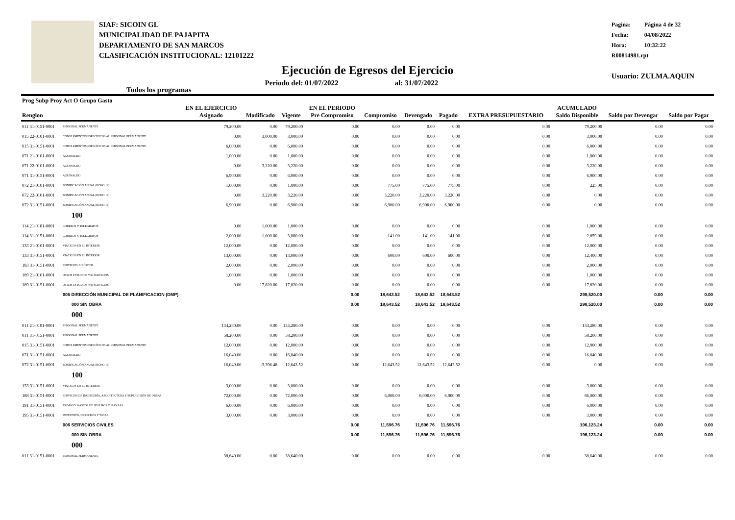SIAF: SICOIN GL
MUNICIPALIDAD DE PAJAPITA
DEPARTAMENTO DE SAN MARCOS
CLASIFICACIÓN INSTITUCIONAL: 12101222
Pagina: Página 4 de 32
Fecha: 04/08/2022
Hora: 10:32:22
R00814981.rpt
Usuario: ZULMA.AQUIN
Ejecución de Egresos del Ejercicio
Todos los programas
Periodo del: 01/07/2022 al: 31/07/2022
| Prog Subp Proy Act O Grupo Gasto Renglon | | EN EL EJERCICIO Asignado | Modificado | Vigente | EN EL PERIODO Pre Compromiso | Compromiso | Devengado | Pagado | EXTRA PRESUPUESTARIO | ACUMULADO Saldo Disponible | Saldo por Devengar | Saldo por Pagar |
| --- | --- | --- | --- | --- | --- | --- | --- | --- | --- | --- | --- | --- |
| 011 31-0151-0001 | PERSONAL PERMANENTE | 79,200.00 | 0.00 | 79,200.00 | 0.00 | 0.00 | 0.00 | 0.00 | 0.00 | 79,200.00 | 0.00 | 0.00 |
| 015 22-0101-0001 | COMPLEMENTOS ESPECÍFICOS AL PERSONAL PERMANENTE | 0.00 | 3,000.00 | 3,000.00 | 0.00 | 0.00 | 0.00 | 0.00 | 0.00 | 3,000.00 | 0.00 | 0.00 |
| 015 31-0151-0001 | COMPLEMENTOS ESPECÍFICOS AL PERSONAL PERMANENTE | 6,000.00 | 0.00 | 6,000.00 | 0.00 | 0.00 | 0.00 | 0.00 | 0.00 | 6,000.00 | 0.00 | 0.00 |
| 071 21-0101-0001 | AGUINALDO | 1,000.00 | 0.00 | 1,000.00 | 0.00 | 0.00 | 0.00 | 0.00 | 0.00 | 1,000.00 | 0.00 | 0.00 |
| 071 22-0101-0001 | AGUINALDO | 0.00 | 3,220.00 | 3,220.00 | 0.00 | 0.00 | 0.00 | 0.00 | 0.00 | 3,220.00 | 0.00 | 0.00 |
| 071 31-0151-0001 | AGUINALDO | 6,900.00 | 0.00 | 6,900.00 | 0.00 | 0.00 | 0.00 | 0.00 | 0.00 | 6,900.00 | 0.00 | 0.00 |
| 072 21-0101-0001 | BONIFICACIÓN ANUAL (BONO 14) | 1,000.00 | 0.00 | 1,000.00 | 0.00 | 775.00 | 775.00 | 775.00 | 0.00 | 225.00 | 0.00 | 0.00 |
| 072 22-0101-0001 | BONIFICACIÓN ANUAL (BONO 14) | 0.00 | 3,220.00 | 3,220.00 | 0.00 | 3,220.00 | 3,220.00 | 3,220.00 | 0.00 | 0.00 | 0.00 | 0.00 |
| 072 31-0151-0001 | BONIFICACIÓN ANUAL (BONO 14) | 6,900.00 | 0.00 | 6,900.00 | 0.00 | 6,900.00 | 6,900.00 | 6,900.00 | 0.00 | 0.00 | 0.00 | 0.00 |
| | 100 | | | | | | | | | | | |
| 114 21-0101-0001 | CORREOS Y TELÉGRAFOS | 0.00 | 1,000.00 | 1,000.00 | 0.00 | 0.00 | 0.00 | 0.00 | 0.00 | 1,000.00 | 0.00 | 0.00 |
| 114 31-0151-0001 | CORREOS Y TELÉGRAFOS | 2,000.00 | 1,000.00 | 3,000.00 | 0.00 | 141.00 | 141.00 | 141.00 | 0.00 | 2,859.00 | 0.00 | 0.00 |
| 133 21-0101-0001 | VIÁTICOS EN EL INTERIOR | 12,000.00 | 0.00 | 12,000.00 | 0.00 | 0.00 | 0.00 | 0.00 | 0.00 | 12,000.00 | 0.00 | 0.00 |
| 133 31-0151-0001 | VIÁTICOS EN EL INTERIOR | 13,000.00 | 0.00 | 13,000.00 | 0.00 | 600.00 | 600.00 | 600.00 | 0.00 | 12,400.00 | 0.00 | 0.00 |
| 183 31-0151-0001 | SERVICIOS JURÍDICOS | 2,000.00 | 0.00 | 2,000.00 | 0.00 | 0.00 | 0.00 | 0.00 | 0.00 | 2,000.00 | 0.00 | 0.00 |
| 189 21-0101-0001 | OTROS ESTUDIOS Y/O SERVICIOS | 1,000.00 | 0.00 | 1,000.00 | 0.00 | 0.00 | 0.00 | 0.00 | 0.00 | 1,000.00 | 0.00 | 0.00 |
| 189 31-0151-0001 | OTROS ESTUDIOS Y/O SERVICIOS | 0.00 | 17,820.00 | 17,820.00 | 0.00 | 0.00 | 0.00 | 0.00 | 0.00 | 17,820.00 | 0.00 | 0.00 |
| | 005 DIRECCIÓN MUNICIPAL DE PLANIFICACION (DMP) | | | | 0.00 | 18,643.52 | 18,643.52 | 18,643.52 | | 298,520.00 | 0.00 | 0.00 |
| | 000 SIN OBRA | | | | 0.00 | 18,643.52 | 18,643.52 | 18,643.52 | | 298,520.00 | 0.00 | 0.00 |
| | 000 | | | | | | | | | | | |
| 011 21-0101-0001 | PERSONAL PERMANENTE | 134,280.00 | 0.00 | 134,280.00 | 0.00 | 0.00 | 0.00 | 0.00 | 0.00 | 134,280.00 | 0.00 | 0.00 |
| 011 31-0151-0001 | PERSONAL PERMANENTE | 58,200.00 | 0.00 | 58,200.00 | 0.00 | 0.00 | 0.00 | 0.00 | 0.00 | 58,200.00 | 0.00 | 0.00 |
| 015 31-0151-0001 | COMPLEMENTOS ESPECÍFICOS AL PERSONAL PERMANENTE | 12,000.00 | 0.00 | 12,000.00 | 0.00 | 0.00 | 0.00 | 0.00 | 0.00 | 12,000.00 | 0.00 | 0.00 |
| 071 31-0151-0001 | AGUINALDO | 16,040.00 | 0.00 | 16,040.00 | 0.00 | 0.00 | 0.00 | 0.00 | 0.00 | 16,040.00 | 0.00 | 0.00 |
| 072 31-0151-0001 | BONIFICACIÓN ANUAL (BONO 14) | 16,040.00 | -3,396.48 | 12,643.52 | 0.00 | 12,643.52 | 12,643.52 | 12,643.52 | 0.00 | 0.00 | 0.00 | 0.00 |
| | 100 | | | | | | | | | | | |
| 133 31-0151-0001 | VIÁTICOS EN EL INTERIOR | 3,000.00 | 0.00 | 3,000.00 | 0.00 | 0.00 | 0.00 | 0.00 | 0.00 | 3,000.00 | 0.00 | 0.00 |
| 188 31-0151-0001 | SERVICIOS DE INGENIERÍA, ARQUITECTURA Y SUPERVISIÓN DE OBRAS | 72,000.00 | 0.00 | 72,000.00 | 0.00 | 6,000.00 | 6,000.00 | 6,000.00 | 0.00 | 66,000.00 | 0.00 | 0.00 |
| 191 31-0151-0001 | PRIMAS Y GASTOS DE SEGUROS Y FIANZAS | 6,000.00 | 0.00 | 6,000.00 | 0.00 | 0.00 | 0.00 | 0.00 | 0.00 | 6,000.00 | 0.00 | 0.00 |
| 195 31-0151-0001 | IMPUESTOS, DERECHOS Y TASAS | 3,000.00 | 0.00 | 3,000.00 | 0.00 | 0.00 | 0.00 | 0.00 | 0.00 | 3,000.00 | 0.00 | 0.00 |
| | 006 SERVICIOS CIVILES | | | | 0.00 | 11,596.76 | 11,596.76 | 11,596.76 | | 196,123.24 | 0.00 | 0.00 |
| | 000 SIN OBRA | | | | 0.00 | 11,596.76 | 11,596.76 | 11,596.76 | | 196,123.24 | 0.00 | 0.00 |
| | 000 | | | | | | | | | | | |
| 011 31-0151-0001 | PERSONAL PERMANENTE | 38,640.00 | 0.00 | 38,640.00 | 0.00 | 0.00 | 0.00 | 0.00 | 0.00 | 38,640.00 | 0.00 | 0.00 |